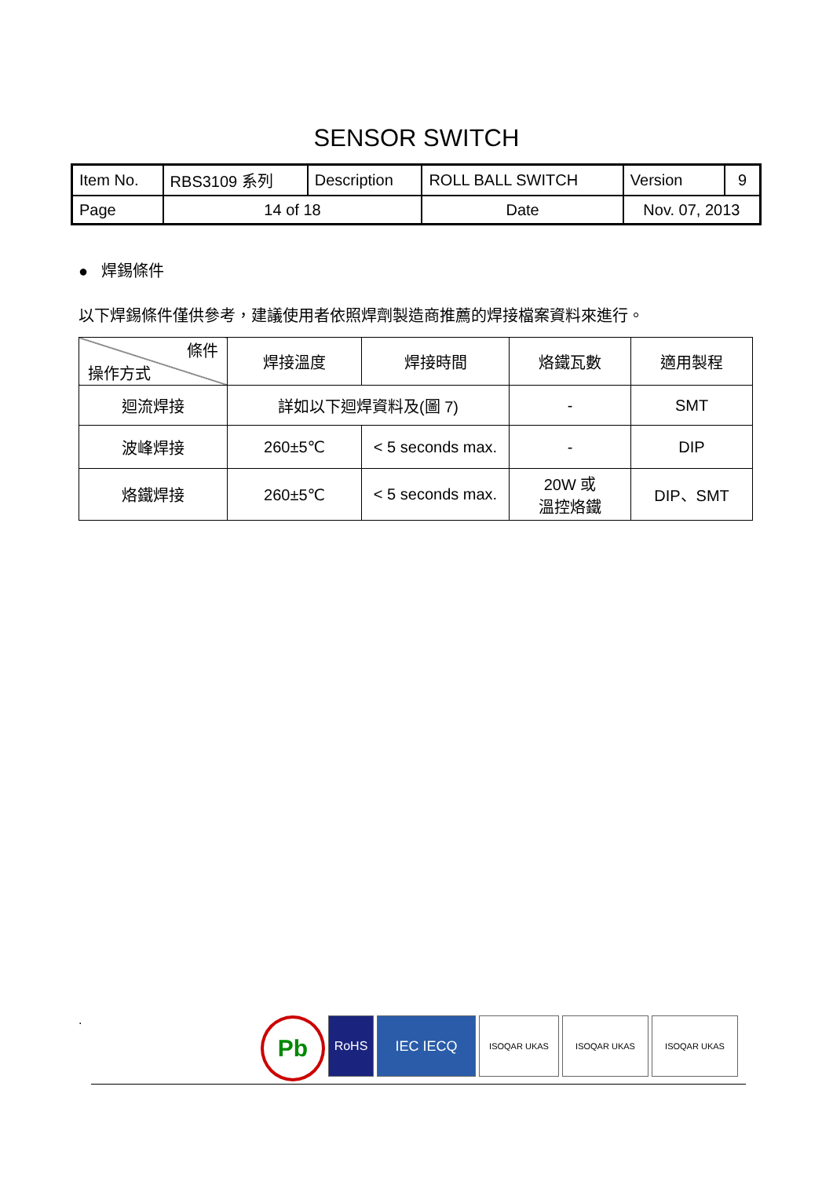SENSOR SWITCH
| Item No. | RBS3109 系列 | Description | ROLL BALL SWITCH | Version | 9 |
| Page | 14 of 18 | | Date | Nov. 07, 2013 | |
● 焊錫條件
以下焊錫條件僅供參考，建議使用者依照焊劑製造商推薦的焊接檔案資料來進行。
| 條件 操作方式 | 焊接溫度 | 焊接時間 | 烙鐵瓦數 | 適用製程 |
| --- | --- | --- | --- | --- |
| 迴流焊接 | 詳如以下迴焊資料及(圖 7) | | - | SMT |
| 波峰焊接 | 260±5℃ | < 5 seconds max. | - | DIP |
| 烙鐵焊接 | 260±5℃ | < 5 seconds max. | 20W 或 溫控烙鐵 | DIP、SMT |
.
Pb
RoHS IEC IECQ
ISOQAR UKAS ISOQAR UKAS ISOQAR UKAS